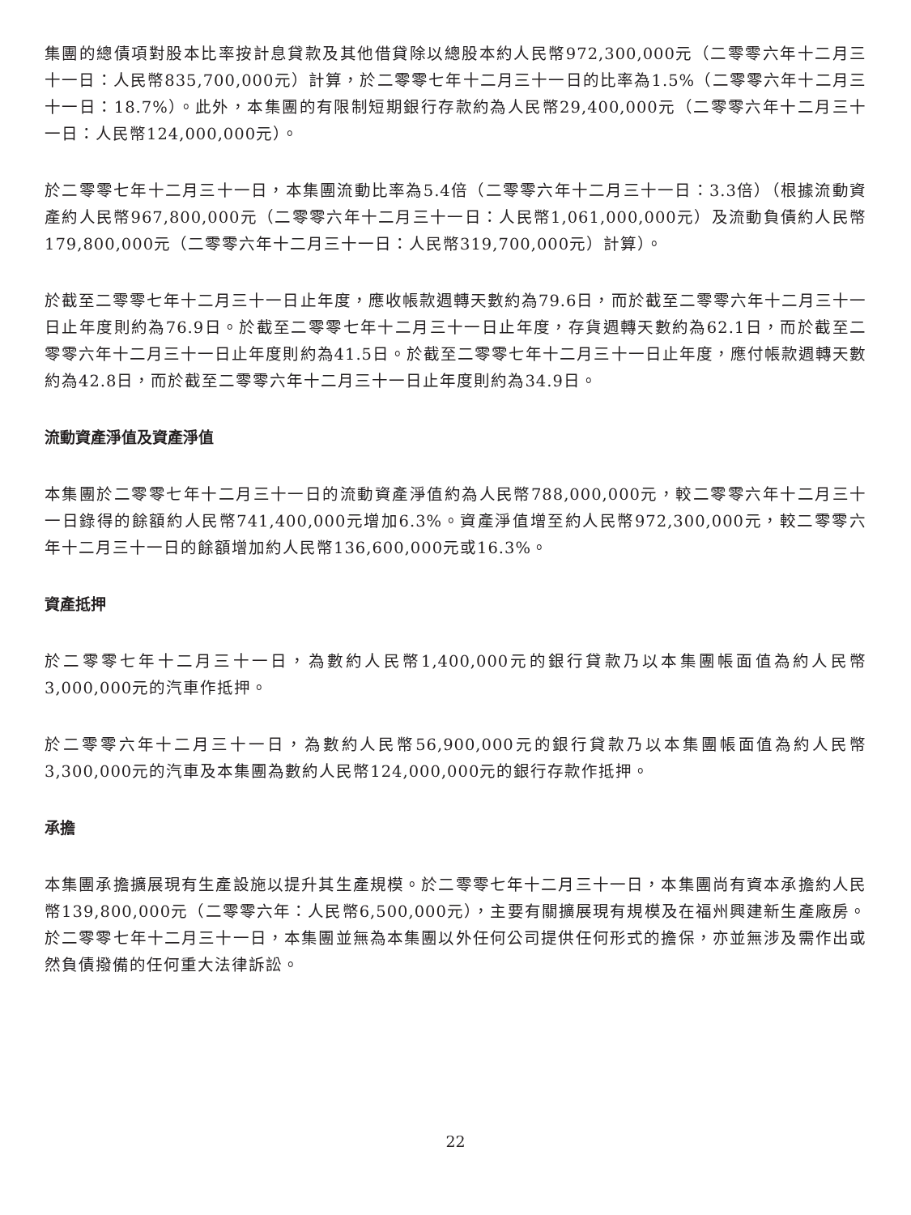集團的總債項對股本比率按計息貸款及其他借貸除以總股本約人民幣972,300,000元（二零零六年十二月三十一日：人民幣835,700,000元）計算，於二零零七年十二月三十一日的比率為1.5%（二零零六年十二月三十一日：18.7%）。此外，本集團的有限制短期銀行存款約為人民幣29,400,000元（二零零六年十二月三十一日：人民幣124,000,000元）。
於二零零七年十二月三十一日，本集團流動比率為5.4倍（二零零六年十二月三十一日：3.3倍）（根據流動資產約人民幣967,800,000元（二零零六年十二月三十一日：人民幣1,061,000,000元）及流動負債約人民幣179,800,000元（二零零六年十二月三十一日：人民幣319,700,000元）計算）。
於截至二零零七年十二月三十一日止年度，應收帳款週轉天數約為79.6日，而於截至二零零六年十二月三十一日止年度則約為76.9日。於截至二零零七年十二月三十一日止年度，存貨週轉天數約為62.1日，而於截至二零零六年十二月三十一日止年度則約為41.5日。於截至二零零七年十二月三十一日止年度，應付帳款週轉天數約為42.8日，而於截至二零零六年十二月三十一日止年度則約為34.9日。
流動資產淨值及資產淨值
本集團於二零零七年十二月三十一日的流動資產淨值約為人民幣788,000,000元，較二零零六年十二月三十一日錄得的餘額約人民幣741,400,000元增加6.3%。資產淨值增至約人民幣972,300,000元，較二零零六年十二月三十一日的餘額增加約人民幣136,600,000元或16.3%。
資產抵押
於二零零七年十二月三十一日，為數約人民幣1,400,000元的銀行貸款乃以本集團帳面值為約人民幣3,000,000元的汽車作抵押。
於二零零六年十二月三十一日，為數約人民幣56,900,000元的銀行貸款乃以本集團帳面值為約人民幣3,300,000元的汽車及本集團為數約人民幣124,000,000元的銀行存款作抵押。
承擔
本集團承擔擴展現有生產設施以提升其生產規模。於二零零七年十二月三十一日，本集團尚有資本承擔約人民幣139,800,000元（二零零六年：人民幣6,500,000元），主要有關擴展現有規模及在福州興建新生產廠房。於二零零七年十二月三十一日，本集團並無為本集團以外任何公司提供任何形式的擔保，亦並無涉及需作出或然負債撥備的任何重大法律訴訟。
22